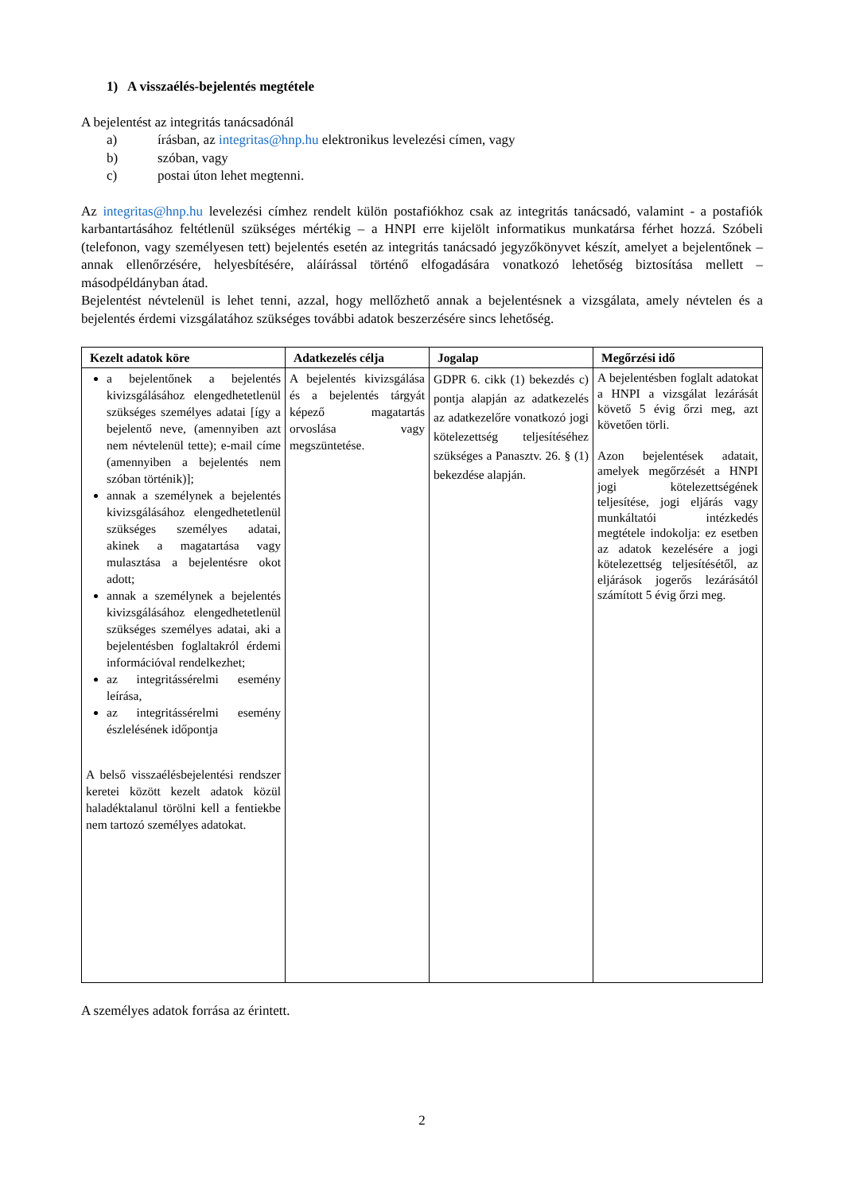1) A visszaélés-bejelentés megtétele
A bejelentést az integritás tanácsadónál
a) írásban, az integritas@hnp.hu elektronikus levelezési címen, vagy
b) szóban, vagy
c) postai úton lehet megtenni.
Az integritas@hnp.hu levelezési címhez rendelt külön postafiókhoz csak az integritás tanácsadó, valamint - a postafiók karbantartásához feltétlenül szükséges mértékig – a HNPI erre kijelölt informatikus munkatársa férhet hozzá. Szóbeli (telefonon, vagy személyesen tett) bejelentés esetén az integritás tanácsadó jegyzőkönyvet készít, amelyet a bejelentőnek – annak ellenőrzésére, helyesbítésére, aláírással történő elfogadására vonatkozó lehetőség biztosítása mellett – másodpéldányban átad.
Bejelentést névtelenül is lehet tenni, azzal, hogy mellőzhető annak a bejelentésnek a vizsgálata, amely névtelen és a bejelentés érdemi vizsgálatához szükséges további adatok beszerzésére sincs lehetőség.
| Kezelt adatok köre | Adatkezelés célja | Jogalap | Megőrzési idő |
| --- | --- | --- | --- |
| a bejelentőnek a bejelentés kivizsgálásához elengedhetetlenül szükséges személyes adatai [így a bejelentő neve, (amennyiben azt nem névtelenül tette); e-mail címe (amennyiben a bejelentés nem szóban történik)]; annak a személynek a bejelentés kivizsgálásához elengedhetetlenül szükséges személyes adatai, akinek a magatartása vagy mulasztása a bejelentésre okot adott; annak a személynek a bejelentés kivizsgálásához elengedhetetlenül szükséges személyes adatai, aki a bejelentésben foglaltakról érdemi információval rendelkezhet; az integritássérelmi esemény leírása, az integritássérelmi esemény észlelésének időpontja A belső visszaélésbejelentési rendszer keretei között kezelt adatok közül haladéktalanul törölni kell a fentiekbe nem tartozó személyes adatokat. | A bejelentés kivizsgálása és a bejelentés tárgyát képező magatartás orvoslása vagy megszüntetése. | GDPR 6. cikk (1) bekezdés c) pontja alapján az adatkezelés az adatkezelőre vonatkozó jogi kötelezettség teljesítéséhez szükséges a Panasztv. 26. § (1) bekezdése alapján. | A bejelentésben foglalt adatokat a HNPI a vizsgálat lezárását követő 5 évig őrzi meg, azt követően törli. Azon bejelentések adatait, amelyek megőrzését a HNPI jogi kötelezettségének teljesítése, jogi eljárás vagy munkáltatói intézkedés megtétele indokolja: ez esetben az adatok kezelésére a jogi kötelezettség teljesítésétől, az eljárások jogerős lezárásától számított 5 évig őrzi meg. |
A személyes adatok forrása az érintett.
2